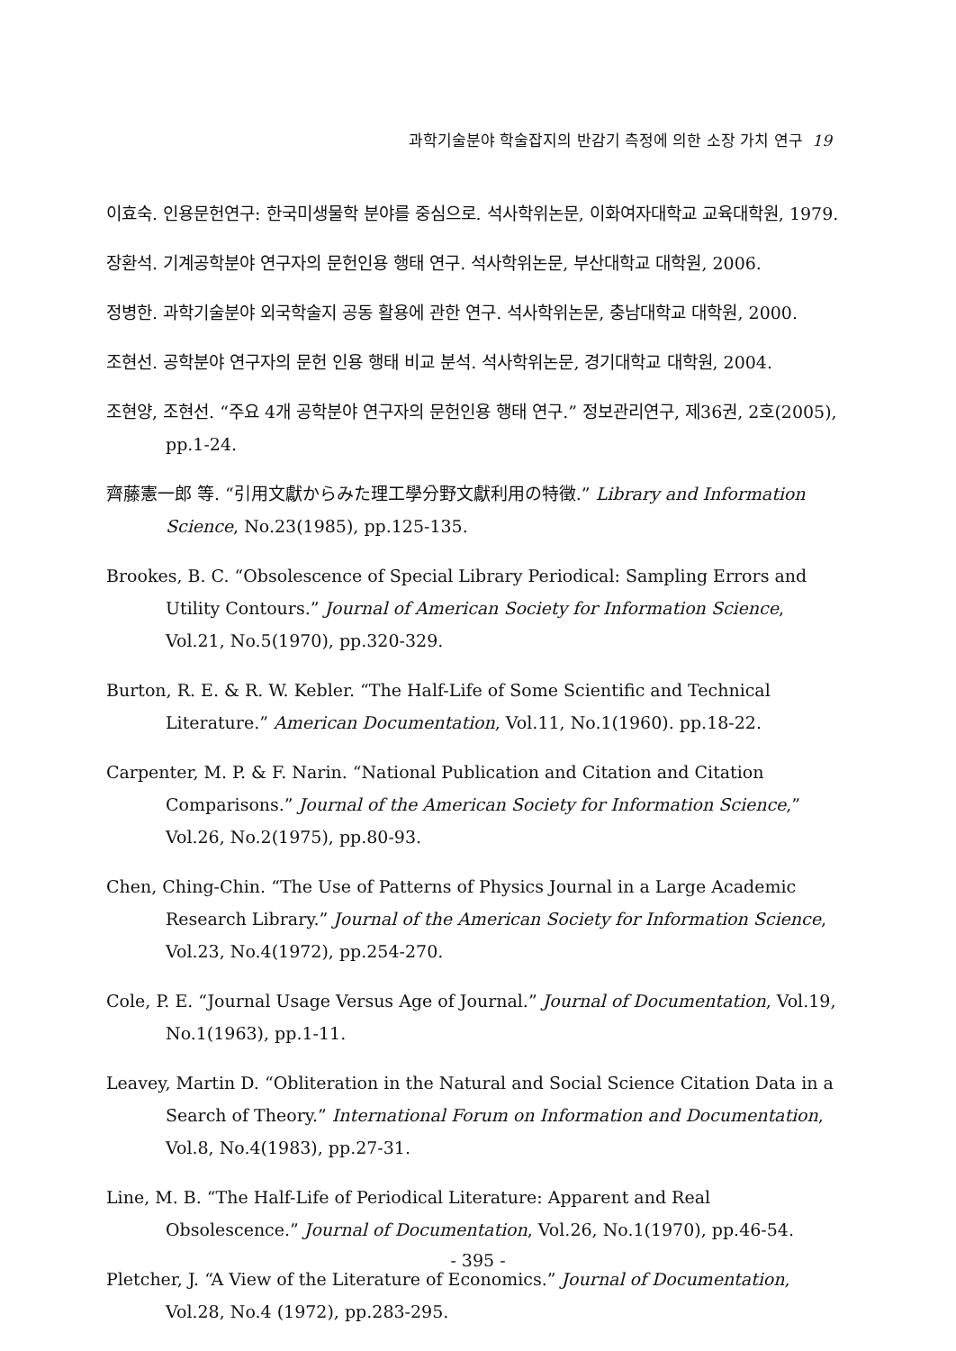과학기술분야 학술잡지의 반감기 측정에 의한 소장 가치 연구 19
이효숙. 인용문헌연구: 한국미생물학 분야를 중심으로. 석사학위논문, 이화여자대학교 교육대학원, 1979.
장환석. 기계공학분야 연구자의 문헌인용 행태 연구. 석사학위논문, 부산대학교 대학원, 2006.
정병한. 과학기술분야 외국학술지 공동 활용에 관한 연구. 석사학위논문, 충남대학교 대학원, 2000.
조현선. 공학분야 연구자의 문헌 인용 행태 비교 분석. 석사학위논문, 경기대학교 대학원, 2004.
조현양, 조현선. “주요 4개 공학분야 연구자의 문헌인용 행태 연구.” 정보관리연구, 제36권, 2호(2005), pp.1-24.
齊藤憲一郎 等. “引用文獻からみた理工學分野文獻利用の特徵.” Library and Information Science, No.23(1985), pp.125-135.
Brookes, B. C. “Obsolescence of Special Library Periodical: Sampling Errors and Utility Contours.” Journal of American Society for Information Science, Vol.21, No.5(1970), pp.320-329.
Burton, R. E. & R. W. Kebler. “The Half-Life of Some Scientific and Technical Literature.” American Documentation, Vol.11, No.1(1960). pp.18-22.
Carpenter, M. P. & F. Narin. “National Publication and Citation and Citation Comparisons.” Journal of the American Society for Information Science,” Vol.26, No.2(1975), pp.80-93.
Chen, Ching-Chin. “The Use of Patterns of Physics Journal in a Large Academic Research Library.” Journal of the American Society for Information Science, Vol.23, No.4(1972), pp.254-270.
Cole, P. E. “Journal Usage Versus Age of Journal.” Journal of Documentation, Vol.19, No.1(1963), pp.1-11.
Leavey, Martin D. “Obliteration in the Natural and Social Science Citation Data in a Search of Theory.” International Forum on Information and Documentation, Vol.8, No.4(1983), pp.27-31.
Line, M. B. “The Half-Life of Periodical Literature: Apparent and Real Obsolescence.” Journal of Documentation, Vol.26, No.1(1970), pp.46-54.
Pletcher, J. “A View of the Literature of Economics.” Journal of Documentation, Vol.28, No.4 (1972), pp.283-295.
- 395 -